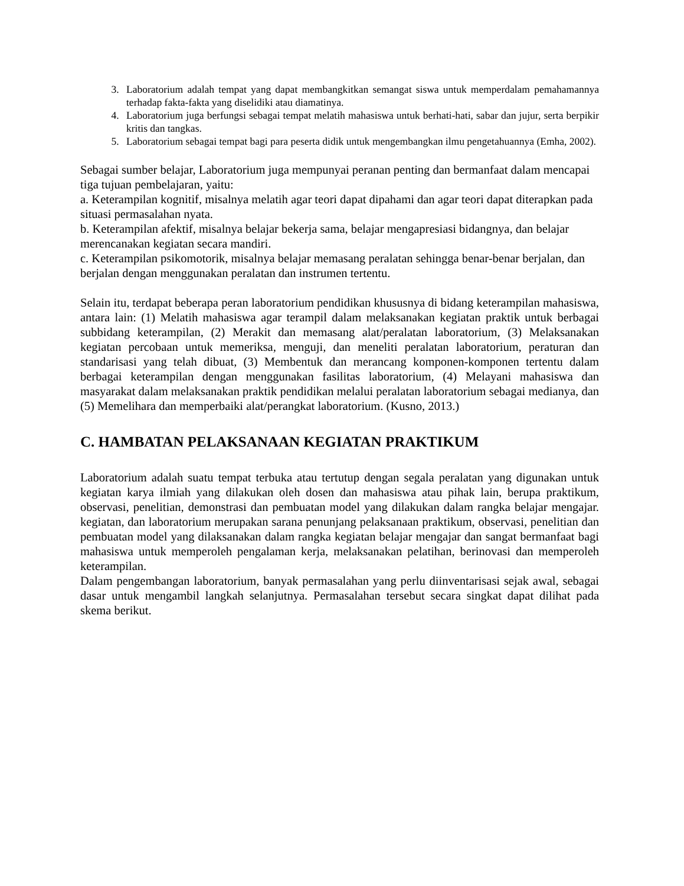3. Laboratorium adalah tempat yang dapat membangkitkan semangat siswa untuk memperdalam pemahamannya terhadap fakta-fakta yang diselidiki atau diamatinya.
4. Laboratorium juga berfungsi sebagai tempat melatih mahasiswa untuk berhati-hati, sabar dan jujur, serta berpikir kritis dan tangkas.
5. Laboratorium sebagai tempat bagi para peserta didik untuk mengembangkan ilmu pengetahuannya (Emha, 2002).
Sebagai sumber belajar, Laboratorium juga mempunyai peranan penting dan bermanfaat dalam mencapai tiga tujuan pembelajaran, yaitu:
a. Keterampilan kognitif, misalnya melatih agar teori dapat dipahami dan agar teori dapat diterapkan pada situasi permasalahan nyata.
b. Keterampilan afektif, misalnya belajar bekerja sama, belajar mengapresiasi bidangnya, dan belajar merencanakan kegiatan secara mandiri.
c. Keterampilan psikomotorik, misalnya belajar memasang peralatan sehingga benar-benar berjalan, dan berjalan dengan menggunakan peralatan dan instrumen tertentu.
Selain itu, terdapat beberapa peran laboratorium pendidikan khususnya di bidang keterampilan mahasiswa, antara lain: (1) Melatih mahasiswa agar terampil dalam melaksanakan kegiatan praktik untuk berbagai subbidang keterampilan, (2) Merakit dan memasang alat/peralatan laboratorium, (3) Melaksanakan kegiatan percobaan untuk memeriksa, menguji, dan meneliti peralatan laboratorium, peraturan dan standarisasi yang telah dibuat, (3) Membentuk dan merancang komponen-komponen tertentu dalam berbagai keterampilan dengan menggunakan fasilitas laboratorium, (4) Melayani mahasiswa dan masyarakat dalam melaksanakan praktik pendidikan melalui peralatan laboratorium sebagai medianya, dan (5) Memelihara dan memperbaiki alat/perangkat laboratorium. (Kusno, 2013.)
C. HAMBATAN PELAKSANAAN KEGIATAN PRAKTIKUM
Laboratorium adalah suatu tempat terbuka atau tertutup dengan segala peralatan yang digunakan untuk kegiatan karya ilmiah yang dilakukan oleh dosen dan mahasiswa atau pihak lain, berupa praktikum, observasi, penelitian, demonstrasi dan pembuatan model yang dilakukan dalam rangka belajar mengajar. kegiatan, dan laboratorium merupakan sarana penunjang pelaksanaan praktikum, observasi, penelitian dan pembuatan model yang dilaksanakan dalam rangka kegiatan belajar mengajar dan sangat bermanfaat bagi mahasiswa untuk memperoleh pengalaman kerja, melaksanakan pelatihan, berinovasi dan memperoleh keterampilan.
Dalam pengembangan laboratorium, banyak permasalahan yang perlu diinventarisasi sejak awal, sebagai dasar untuk mengambil langkah selanjutnya. Permasalahan tersebut secara singkat dapat dilihat pada skema berikut.